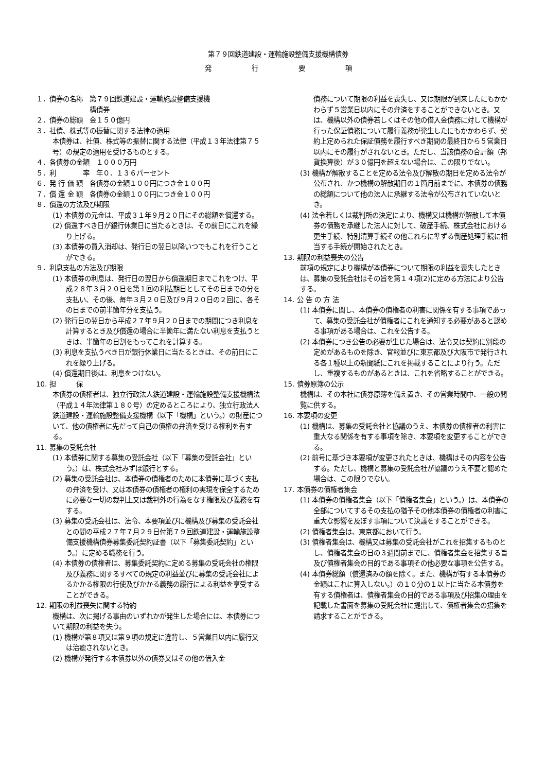第７９回鉄道建設・運輸施設整備支援機構債券
発　　　　　　行　　　　　　要　　　　　　項
１．債券の名称　第７９回鉄道建設・運輸施設整備支援機
　　　　　　　　構債券
２．債券の総額　金１５０億円
３．社債、株式等の振替に関する法律の適用
本債券は、社債、株式等の振替に関する法律（平成１３年法律第７５号）の規定の適用を受けるものとする。
４．各債券の金額　１０００万円
５．利　　　　率　年０．１３６パーセント
６．発 行 価 額　各債券の金額１００円につき金１００円
７．償 還 金 額　各債券の金額１００円につき金１００円
８．償還の方法及び期限
(1) 本債券の元金は、平成３１年９月２０日にその総額を償還する。
(2) 償還すべき日が銀行休業日に当たるときは、その前日にこれを繰り上げる。
(3) 本債券の買入消却は、発行日の翌日以降いつでもこれを行うことができる。
９．利息支払の方法及び期限
(1) 本債券の利息は、発行日の翌日から償還期日までこれをつけ、平成２８年３月２０日を第１回の利払期日としてその日までの分を支払い、その後、毎年３月２０日及び９月２０日の２回に、各その日までの前半箇年分を支払う。
(2) 発行日の翌日から平成２７年９月２０日までの期間につき利息を計算するとき及び償還の場合に半箇年に満たない利息を支払うときは、半箇年の日割をもってこれを計算する。
(3) 利息を支払うべき日が銀行休業日に当たるときは、その前日にこれを繰り上げる。
(4) 償還期日後は、利息をつけない。
10. 担　　　保
本債券の債権者は、独立行政法人鉄道建設・運輸施設整備支援機構法（平成１４年法律第１８０号）の定めるところにより、独立行政法人鉄道建設・運輸施設整備支援機構（以下「機構」という。）の財産について、他の債権者に先だって自己の債権の弁済を受ける権利を有する。
11. 募集の受託会社
(1) 本債券に関する募集の受託会社（以下「募集の受託会社」という。）は、株式会社みずほ銀行とする。
(2) 募集の受託会社は、本債券の債権者のために本債券に基づく支払の弁済を受け、又は本債券の債権者の権利の実現を保全するために必要な一切の裁判上又は裁判外の行為をなす権限及び義務を有する。
(3) 募集の受託会社は、法令、本要項並びに機構及び募集の受託会社との間の平成２７年７月２９日付第７９回鉄道建設・運輸施設整備支援機構債券募集委託契約証書（以下「募集委託契約」という。）に定める職務を行う。
(4) 本債券の債権者は、募集委託契約に定める募集の受託会社の権限及び義務に関するすべての規定の利益並びに募集の受託会社によるかかる権限の行使及びかかる義務の履行による利益を享受することができる。
12. 期限の利益喪失に関する特約
機構は、次に掲げる事由のいずれかが発生した場合には、本債券について期限の利益を失う。
(1) 機構が第８項又は第９項の規定に違背し、５営業日以内に履行又は治癒されないとき。
(2) 機構が発行する本債券以外の債券又はその他の借入金
債務について期限の利益を喪失し、又は期限が到来したにもかかわらず５営業日以内にその弁済をすることができないとき。又は、機構以外の債券若しくはその他の借入金債務に対して機構が行った保証債務について履行義務が発生したにもかかわらず、契約上定められた保証債務を履行すべき期間の最終日から５営業日以内にその履行がされないとき。ただし、当該債務の合計額（邦貨換算後）が３０億円を超えない場合は、この限りでない。
(3) 機構が解散することを定める法令及び解散の期日を定める法令が公布され、かつ機構の解散期日の１箇月前までに、本債券の債務の総額について他の法人に承継する法令が公布されていないとき。
(4) 法令若しくは裁判所の決定により、機構又は機構が解散して本債券の債務を承継した法人に対して、破産手続、株式会社における更生手続、特別清算手続その他これらに準ずる倒産処理手続に相当する手続が開始されたとき。
13. 期限の利益喪失の公告
前項の規定により機構が本債券について期限の利益を喪失したときは、募集の受託会社はその旨を第１４項(2)に定める方法により公告する。
14. 公 告 の 方 法
(1) 本債券に関し、本債券の債権者の利害に関係を有する事項であって、募集の受託会社が債権者にこれを通知する必要があると認める事項がある場合は、これを公告する。
(2) 本債券につき公告の必要が生じた場合は、法令又は契約に別段の定めがあるものを除き、官報並びに東京都及び大阪市で発行される各１種以上の新聞紙にこれを掲載することにより行う。ただし、重複するものがあるときは、これを省略することができる。
15. 債券原簿の公示
機構は、その本社に債券原簿を備え置き、その営業時間中、一般の閲覧に供する。
16. 本要項の変更
(1) 機構は、募集の受託会社と協議のうえ、本債券の債権者の利害に重大なる関係を有する事項を除き、本要項を変更することができる。
(2) 前号に基づき本要項が変更されたときは、機構はその内容を公告する。ただし、機構と募集の受託会社が協議のうえ不要と認めた場合は、この限りでない。
17. 本債券の債権者集会
(1) 本債券の債権者集会（以下「債権者集会」という。）は、本債券の全部についてするその支払の猶予その他本債券の債権者の利害に重大な影響を及ぼす事項について決議をすることができる。
(2) 債権者集会は、東京都において行う。
(3) 債権者集会は、機構又は募集の受託会社がこれを招集するものとし、債権者集会の日の３週間前までに、債権者集会を招集する旨及び債権者集会の目的である事項その他必要な事項を公告する。
(4) 本債券総額（償還済みの額を除く。また、機構が有する本債券の金額はこれに算入しない。）の１０分の１以上に当たる本債券を有する債権者は、債権者集会の目的である事項及び招集の理由を記載した書面を募集の受託会社に提出して、債権者集会の招集を請求することができる。